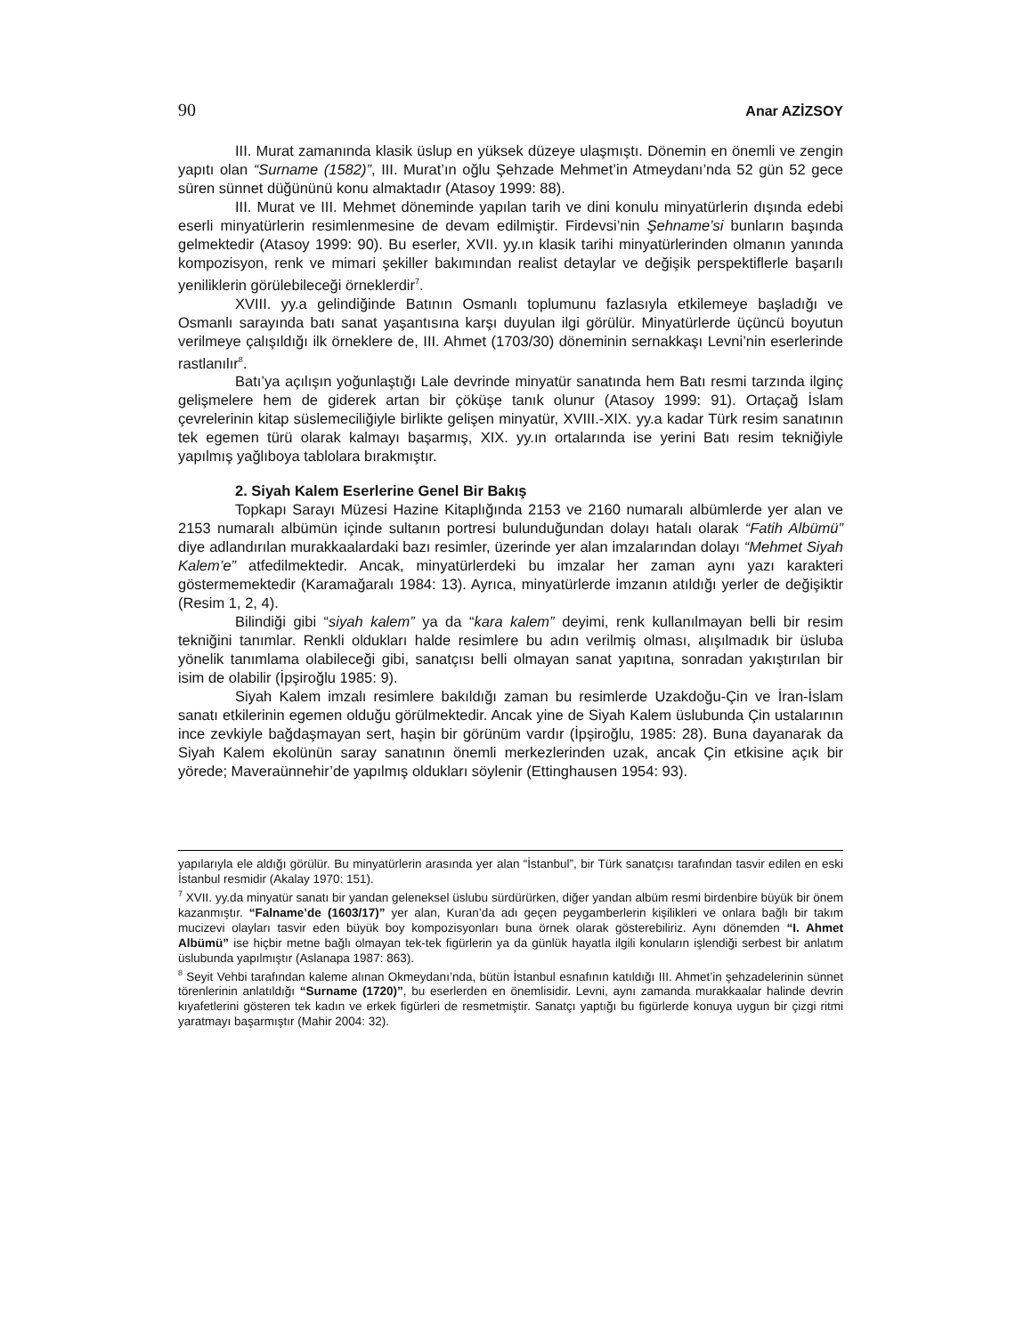90 Anar AZİZSOY
III. Murat zamanında klasik üslup en yüksek düzeye ulaşmıştı. Dönemin en önemli ve zengin yapıtı olan “Surname (1582)”, III. Murat’ın oğlu Şehzade Mehmet’in Atmeydanı’nda 52 gün 52 gece süren sünnet düğününü konu almaktadır (Atasoy 1999: 88).
III. Murat ve III. Mehmet döneminde yapılan tarih ve dini konulu minyatürlerin dışında edebi eserli minyatürlerin resimlenmesine de devam edilmiştir. Firdevsi’nin Şehname’si bunların başında gelmektedir (Atasoy 1999: 90). Bu eserler, XVII. yy.ın klasik tarihi minyatürlerinden olmanın yanında kompozisyon, renk ve mimari şekiller bakımından realist detaylar ve değişik perspektiflerle başarılı yeniliklerin görülebileceği örneklerdir<sup>7</sup>.
XVIII. yy.a gelindiğinde Batının Osmanlı toplumunu fazlasıyla etkilemeye başladığı ve Osmanlı sarayında batı sanat yaşantısına karşı duyulan ilgi görülür. Minyatürlerde üçüncü boyutun verilmeye çalışıldığı ilk örneklere de, III. Ahmet (1703/30) döneminin sernakkaşı Levni’nin eserlerinde rastlanılır<sup>8</sup>.
Batı’ya açılışın yoğunlaştığı Lale devrinde minyatür sanatında hem Batı resmi tarzında ilginç gelişmelere hem de giderek artan bir çöküşe tanık olunur (Atasoy 1999: 91). Ortaçağ İslam çevrelerinin kitap süslemeciliğiyle birlikte gelişen minyatür, XVIII.-XIX. yy.a kadar Türk resim sanatının tek egemen türü olarak kalmayı başarmış, XIX. yy.ın ortalarında ise yerini Batı resim tekniğiyle yapılmış yağlıboya tablolara bırakmıştır.
2. Siyah Kalem Eserlerine Genel Bir Bakış
Topkapı Sarayı Müzesi Hazine Kitaplığında 2153 ve 2160 numaralı albümlerde yer alan ve 2153 numaralı albümün içinde sultanın portresi bulunduğundan dolayı hatalı olarak “Fatih Albümü” diye adlandırılan murakkaalardaki bazı resimler, üzerinde yer alan imzalarından dolayı “Mehmet Siyah Kalem’e” atfedilmektedir. Ancak, minyatürlerdeki bu imzalar her zaman aynı yazı karakteri göstermemektedir (Karamağaralı 1984: 13). Ayrıca, minyatürlerde imzanın atıldığı yerler de değişiktir (Resim 1, 2, 4).
Bilindiği gibi “siyah kalem” ya da “kara kalem” deyimi, renk kullanılmayan belli bir resim tekniğini tanımlar. Renkli oldukları halde resimlere bu adın verilmiş olması, alışılmadık bir üsluba yönelik tanımlama olabileceği gibi, sanatçısı belli olmayan sanat yapıtına, sonradan yakıştırılan bir isim de olabilir (İpşiroğlu 1985: 9).
Siyah Kalem imzalı resimlere bakıldığı zaman bu resimlerde Uzakdoğu-Çin ve İran-İslam sanatı etkilerinin egemen olduğu görülmektedir. Ancak yine de Siyah Kalem üslubunda Çin ustalarının ince zevkiyle bağdaşmayan sert, haşin bir görünüm vardır (İpşiroğlu, 1985: 28). Buna dayanarak da Siyah Kalem ekolünün saray sanatının önemli merkezlerinden uzak, ancak Çin etkisine açık bir yörede; Maveraünnehir’de yapılmış oldukları söylenir (Ettinghausen 1954: 93).
yapılarıyla ele aldığı görülür. Bu minyatürlerin arasında yer alan “İstanbul”, bir Türk sanatçısı tarafından tasvir edilen en eski İstanbul resmidir (Akalay 1970: 151).
<sup>7</sup> XVII. yy.da minyatür sanatı bir yandan geleneksel üslubu sürdürürken, diğer yandan albüm resmi birdenbire büyük bir önem kazanmıştır. “Falname’de (1603/17)” yer alan, Kuran’da adı geçen peygamberlerin kişilikleri ve onlara bağlı bir takım mucizevi olayları tasvir eden büyük boy kompozisyonları buna örnek olarak gösterebiliriz. Aynı dönemden “I. Ahmet Albümü” ise hiçbir metne bağlı olmayan tek-tek figürlerin ya da günlük hayatla ilgili konuların işlendiği serbest bir anlatım üslubunda yapılmıştır (Aslanapa 1987: 863).
<sup>8</sup> Seyit Vehbi tarafından kaleme alınan Okmeydanı’nda, bütün İstanbul esnafının katıldığı III. Ahmet’in şehzadelerinin sünnet törenlerinin anlatıldığı “Surname (1720)”, bu eserlerden en önemlisidir. Levni, aynı zamanda murakkaalar halinde devrin kıyafetlerini gösteren tek kadın ve erkek figürleri de resmetmiştir. Sanatçı yaptığı bu figürlerde konuya uygun bir çizgi ritmi yaratmayı başarmıştır (Mahir 2004: 32).